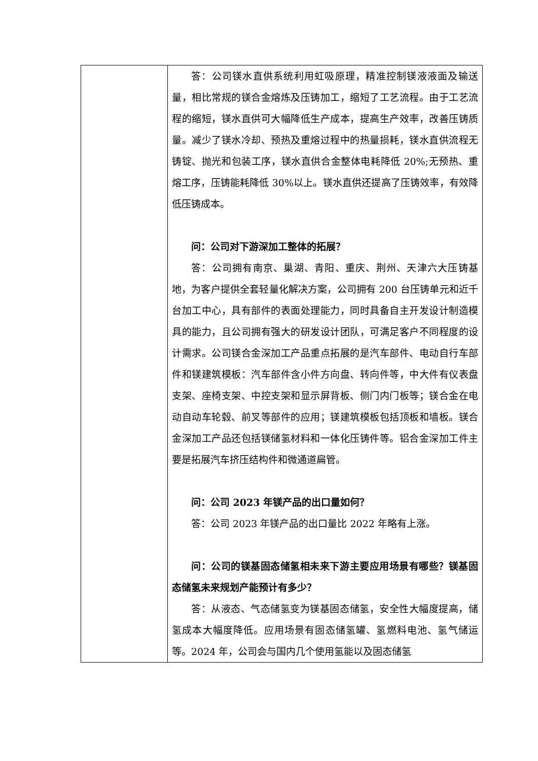| | 答：公司镁水直供系统利用虹吸原理，精准控制镁液液面及输送量，相比常规的镁合金熔炼及压铸加工，缩短了工艺流程。由于工艺流程的缩短，镁水直供可大幅降低生产成本，提高生产效率，改善压铸质量。减少了镁水冷却、预热及重熔过程中的热量损耗，镁水直供流程无铸锭、抛光和包装工序，镁水直供合金整体电耗降低 20%;无预热、重熔工序，压铸能耗降低 30%以上。镁水直供还提高了压铸效率，有效降低压铸成本。 问：公司对下游深加工整体的拓展？ 答：公司拥有南京、巢湖、青阳、重庆、荆州、天津六大压铸基地，为客户提供全套轻量化解决方案，公司拥有 200 台压铸单元和近千台加工中心，具有部件的表面处理能力，同时具备自主开发设计制造模具的能力，且公司拥有强大的研发设计团队，可满足客户不同程度的设计需求。公司镁合金深加工产品重点拓展的是汽车部件、电动自行车部件和镁建筑模板：汽车部件含小件方向盘、转向件等，中大件有仪表盘支架、座椅支架、中控支架和显示屏背板、侧门内门板等；镁合金在电动自动车轮毂、前叉等部件的应用；镁建筑模板包括顶板和墙板。镁合金深加工产品还包括镁储氢材料和一体化压铸件等。铝合金深加工件主要是拓展汽车挤压结构件和微通道扁管。 问：公司 2023 年镁产品的出口量如何？ 答：公司 2023 年镁产品的出口量比 2022 年略有上涨。 问：公司的镁基固态储氢相未来下游主要应用场景有哪些？镁基固态储氢未来规划产能预计有多少？ 答：从液态、气态储氢变为镁基固态储氢，安全性大幅度提高，储氢成本大幅度降低。应用场景有固态储氢罐、氢燃料电池、氢气储运等。2024 年，公司会与国内几个使用氢能以及固态储氢 |